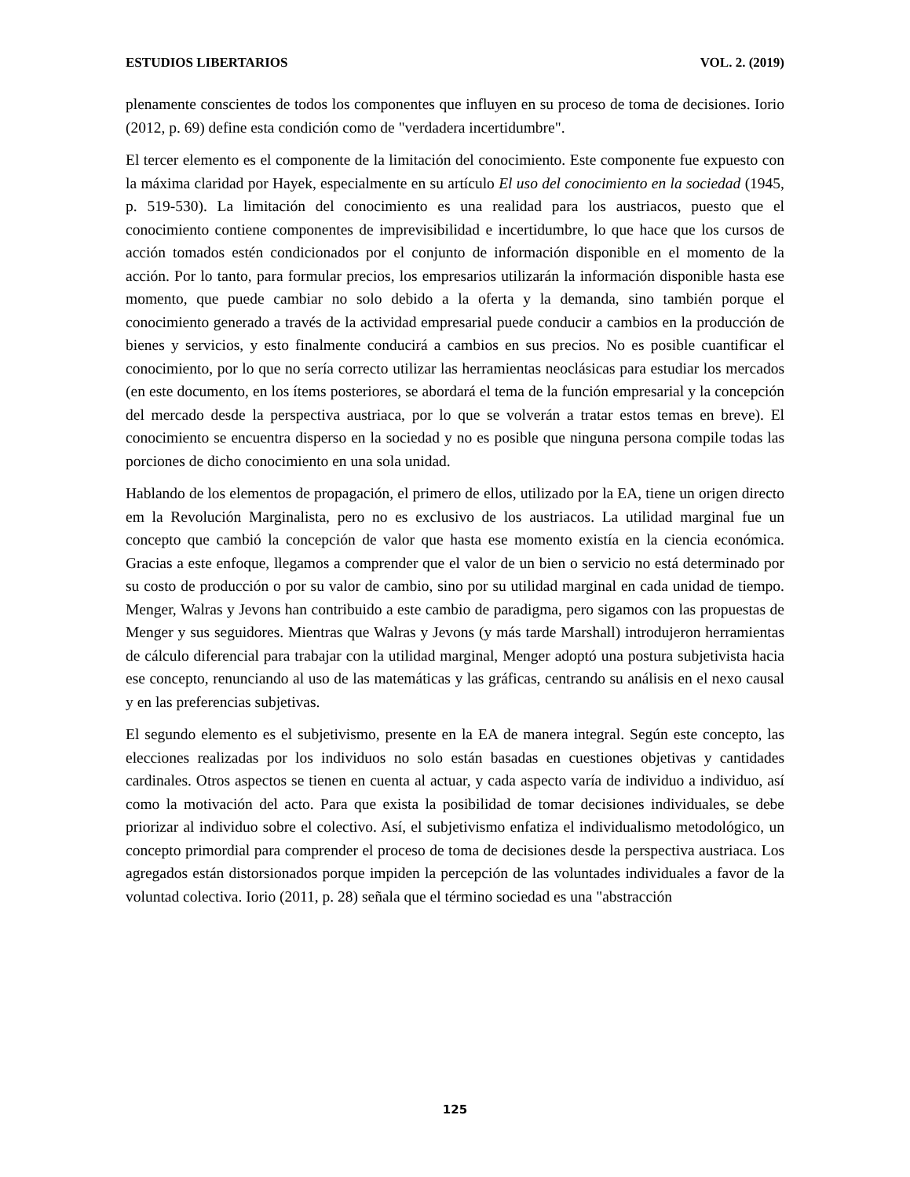ESTUDIOS LIBERTARIOS VOL. 2. (2019)
plenamente conscientes de todos los componentes que influyen en su proceso de toma de decisiones. Iorio (2012, p. 69) define esta condición como de "verdadera incertidumbre".
El tercer elemento es el componente de la limitación del conocimiento. Este componente fue expuesto con la máxima claridad por Hayek, especialmente en su artículo El uso del conocimiento en la sociedad (1945, p. 519-530). La limitación del conocimiento es una realidad para los austriacos, puesto que el conocimiento contiene componentes de imprevisibilidad e incertidumbre, lo que hace que los cursos de acción tomados estén condicionados por el conjunto de información disponible en el momento de la acción. Por lo tanto, para formular precios, los empresarios utilizarán la información disponible hasta ese momento, que puede cambiar no solo debido a la oferta y la demanda, sino también porque el conocimiento generado a través de la actividad empresarial puede conducir a cambios en la producción de bienes y servicios, y esto finalmente conducirá a cambios en sus precios. No es posible cuantificar el conocimiento, por lo que no sería correcto utilizar las herramientas neoclásicas para estudiar los mercados (en este documento, en los ítems posteriores, se abordará el tema de la función empresarial y la concepción del mercado desde la perspectiva austriaca, por lo que se volverán a tratar estos temas en breve). El conocimiento se encuentra disperso en la sociedad y no es posible que ninguna persona compile todas las porciones de dicho conocimiento en una sola unidad.
Hablando de los elementos de propagación, el primero de ellos, utilizado por la EA, tiene un origen directo em la Revolución Marginalista, pero no es exclusivo de los austriacos. La utilidad marginal fue un concepto que cambió la concepción de valor que hasta ese momento existía en la ciencia económica. Gracias a este enfoque, llegamos a comprender que el valor de un bien o servicio no está determinado por su costo de producción o por su valor de cambio, sino por su utilidad marginal en cada unidad de tiempo. Menger, Walras y Jevons han contribuido a este cambio de paradigma, pero sigamos con las propuestas de Menger y sus seguidores. Mientras que Walras y Jevons (y más tarde Marshall) introdujeron herramientas de cálculo diferencial para trabajar con la utilidad marginal, Menger adoptó una postura subjetivista hacia ese concepto, renunciando al uso de las matemáticas y las gráficas, centrando su análisis en el nexo causal y en las preferencias subjetivas.
El segundo elemento es el subjetivismo, presente en la EA de manera integral. Según este concepto, las elecciones realizadas por los individuos no solo están basadas en cuestiones objetivas y cantidades cardinales. Otros aspectos se tienen en cuenta al actuar, y cada aspecto varía de individuo a individuo, así como la motivación del acto. Para que exista la posibilidad de tomar decisiones individuales, se debe priorizar al individuo sobre el colectivo. Así, el subjetivismo enfatiza el individualismo metodológico, un concepto primordial para comprender el proceso de toma de decisiones desde la perspectiva austriaca. Los agregados están distorsionados porque impiden la percepción de las voluntades individuales a favor de la voluntad colectiva. Iorio (2011, p. 28) señala que el término sociedad es una "abstracción
125